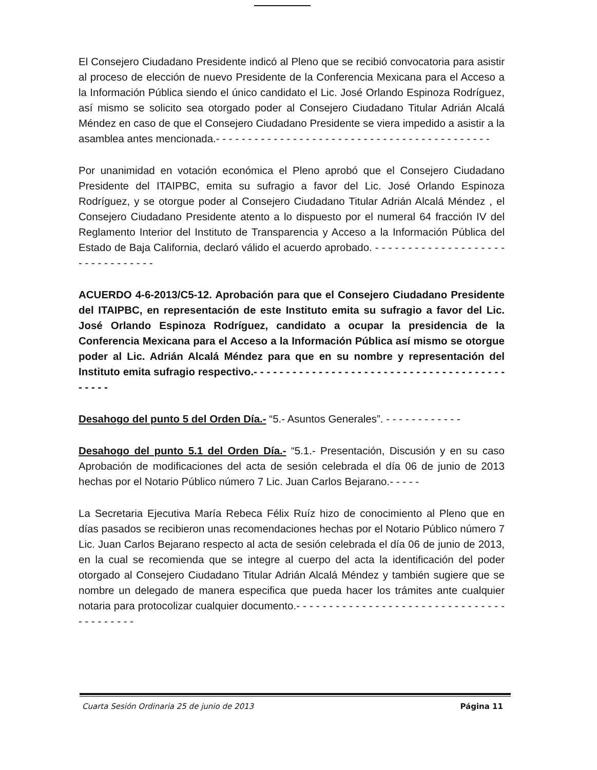El Consejero Ciudadano Presidente indicó al Pleno que se recibió convocatoria para asistir al proceso de elección de nuevo Presidente de la Conferencia Mexicana para el Acceso a la Información Pública siendo el único candidato el Lic. José Orlando Espinoza Rodríguez, así mismo se solicito sea otorgado poder al Consejero Ciudadano Titular Adrián Alcalá Méndez en caso de que el Consejero Ciudadano Presidente se viera impedido a asistir a la asamblea antes mencionada.- - - - - - - - - - - - - - - - - - - - - - - - - - - - - - - - - - - - - - - - - - -
Por unanimidad en votación económica el Pleno aprobó que el Consejero Ciudadano Presidente del ITAIPBC, emita su sufragio a favor del Lic. José Orlando Espinoza Rodríguez, y se otorgue poder al Consejero Ciudadano Titular Adrián Alcalá Méndez , el Consejero Ciudadano Presidente atento a lo dispuesto por el numeral 64 fracción IV del Reglamento Interior del Instituto de Transparencia y Acceso a la Información Pública del Estado de Baja California, declaró válido el acuerdo aprobado. - - - - - - - - - - - - - - - - - - - - - - - - - - - - - - - -
ACUERDO 4-6-2013/C5-12. Aprobación para que el Consejero Ciudadano Presidente del ITAIPBC, en representación de este Instituto emita su sufragio a favor del Lic. José Orlando Espinoza Rodríguez, candidato a ocupar la presidencia de la Conferencia Mexicana para el Acceso a la Información Pública así mismo se otorgue poder al Lic. Adrián Alcalá Méndez para que en su nombre y representación del Instituto emita sufragio respectivo.- - - - - - - - - - - - - - - - - - - - - - - - - - - - - - - - - - - - - - - - - - - -
Desahogo del punto 5 del Orden Día.- “5.- Asuntos Generales”. - - - - - - - - - - - -
Desahogo del punto 5.1 del Orden Día.- “5.1.- Presentación, Discusión y en su caso Aprobación de modificaciones del acta de sesión celebrada el día 06 de junio de 2013 hechas por el Notario Público número 7 Lic. Juan Carlos Bejarano.- - - - -
La Secretaria Ejecutiva María Rebeca Félix Ruíz hizo de conocimiento al Pleno que en días pasados se recibieron unas recomendaciones hechas por el Notario Público número 7 Lic. Juan Carlos Bejarano respecto al acta de sesión celebrada el día 06 de junio de 2013, en la cual se recomienda que se integre al cuerpo del acta la identificación del poder otorgado al Consejero Ciudadano Titular Adrián Alcalá Méndez y también sugiere que se nombre un delegado de manera especifica que pueda hacer los trámites ante cualquier notaria para protocolizar cualquier documento.- - - - - - - - - - - - - - - - - - - - - - - - - - - - - - - - - - - - - - - - -
Cuarta Sesión Ordinaria 25 de junio de 2013 Página 11